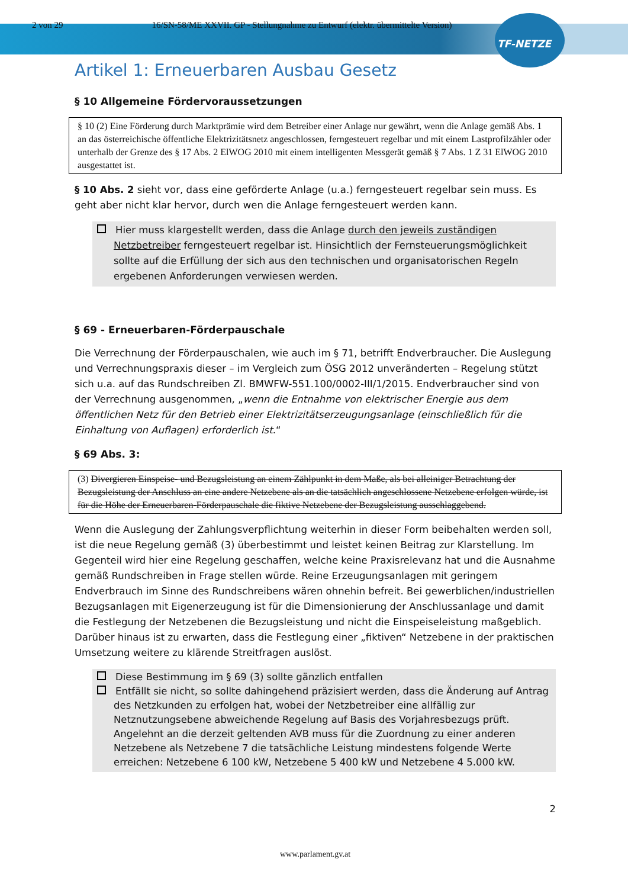2 von 29 16/SN-58/ME XXVII. GP - Stellungnahme zu Entwurf (elektr. übermittelte Version)
TF-NETZE
Artikel 1: Erneuerbaren Ausbau Gesetz
§ 10 Allgemeine Fördervoraussetzungen
§ 10 (2) Eine Förderung durch Marktprämie wird dem Betreiber einer Anlage nur gewährt, wenn die Anlage gemäß Abs. 1 an das österreichische öffentliche Elektrizitätsnetz angeschlossen, ferngesteuert regelbar und mit einem Lastprofilzähler oder unterhalb der Grenze des § 17 Abs. 2 ElWOG 2010 mit einem intelligenten Messgerät gemäß § 7 Abs. 1 Z 31 ElWOG 2010 ausgestattet ist.
§ 10 Abs. 2 sieht vor, dass eine geförderte Anlage (u.a.) ferngesteuert regelbar sein muss. Es geht aber nicht klar hervor, durch wen die Anlage ferngesteuert werden kann.
Hier muss klargestellt werden, dass die Anlage durch den jeweils zuständigen Netzbetreiber ferngesteuert regelbar ist. Hinsichtlich der Fernsteuerungsmöglichkeit sollte auf die Erfüllung der sich aus den technischen und organisatorischen Regeln ergebenen Anforderungen verwiesen werden.
§ 69 - Erneuerbaren-Förderpauschale
Die Verrechnung der Förderpauschalen, wie auch im § 71, betrifft Endverbraucher. Die Auslegung und Verrechnungspraxis dieser – im Vergleich zum ÖSG 2012 unveränderten – Regelung stützt sich u.a. auf das Rundschreiben Zl. BMWFW-551.100/0002-III/1/2015. Endverbraucher sind von der Verrechnung ausgenommen, „wenn die Entnahme von elektrischer Energie aus dem öffentlichen Netz für den Betrieb einer Elektrizitätserzeugungsanlage (einschließlich für die Einhaltung von Auflagen) erforderlich ist.“
§ 69 Abs. 3:
(3) Divergieren Einspeise- und Bezugsleistung an einem Zählpunkt in dem Maße, als bei alleiniger Betrachtung der Bezugsleistung der Anschluss an eine andere Netzebene als an die tatsächlich angeschlossene Netzebene erfolgen würde, ist für die Höhe der Erneuerbaren-Förderpauschale die fiktive Netzebene der Bezugsleistung ausschlaggebend.
Wenn die Auslegung der Zahlungsverpflichtung weiterhin in dieser Form beibehalten werden soll, ist die neue Regelung gemäß (3) überbestimmt und leistet keinen Beitrag zur Klarstellung. Im Gegenteil wird hier eine Regelung geschaffen, welche keine Praxisrelevanz hat und die Ausnahme gemäß Rundschreiben in Frage stellen würde. Reine Erzeugungsanlagen mit geringem Endverbrauch im Sinne des Rundschreibens wären ohnehin befreit. Bei gewerblichen/industriellen Bezugsanlagen mit Eigenerzeugung ist für die Dimensionierung der Anschlussanlage und damit die Festlegung der Netzebenen die Bezugsleistung und nicht die Einspeiseleistung maßgeblich. Darüber hinaus ist zu erwarten, dass die Festlegung einer „fiktiven“ Netzebene in der praktischen Umsetzung weitere zu klärende Streitfragen auslöst.
Diese Bestimmung im § 69 (3) sollte gänzlich entfallen
Entfällt sie nicht, so sollte dahingehend präzisiert werden, dass die Änderung auf Antrag des Netzkunden zu erfolgen hat, wobei der Netzbetreiber eine allfällig zur Netznutzungsebene abweichende Regelung auf Basis des Vorjahresbezugs prüft. Angelehnt an die derzeit geltenden AVB muss für die Zuordnung zu einer anderen Netzebene als Netzebene 7 die tatsächliche Leistung mindestens folgende Werte erreichen: Netzebene 6 100 kW, Netzebene 5 400 kW und Netzebene 4 5.000 kW.
2
www.parlament.gv.at